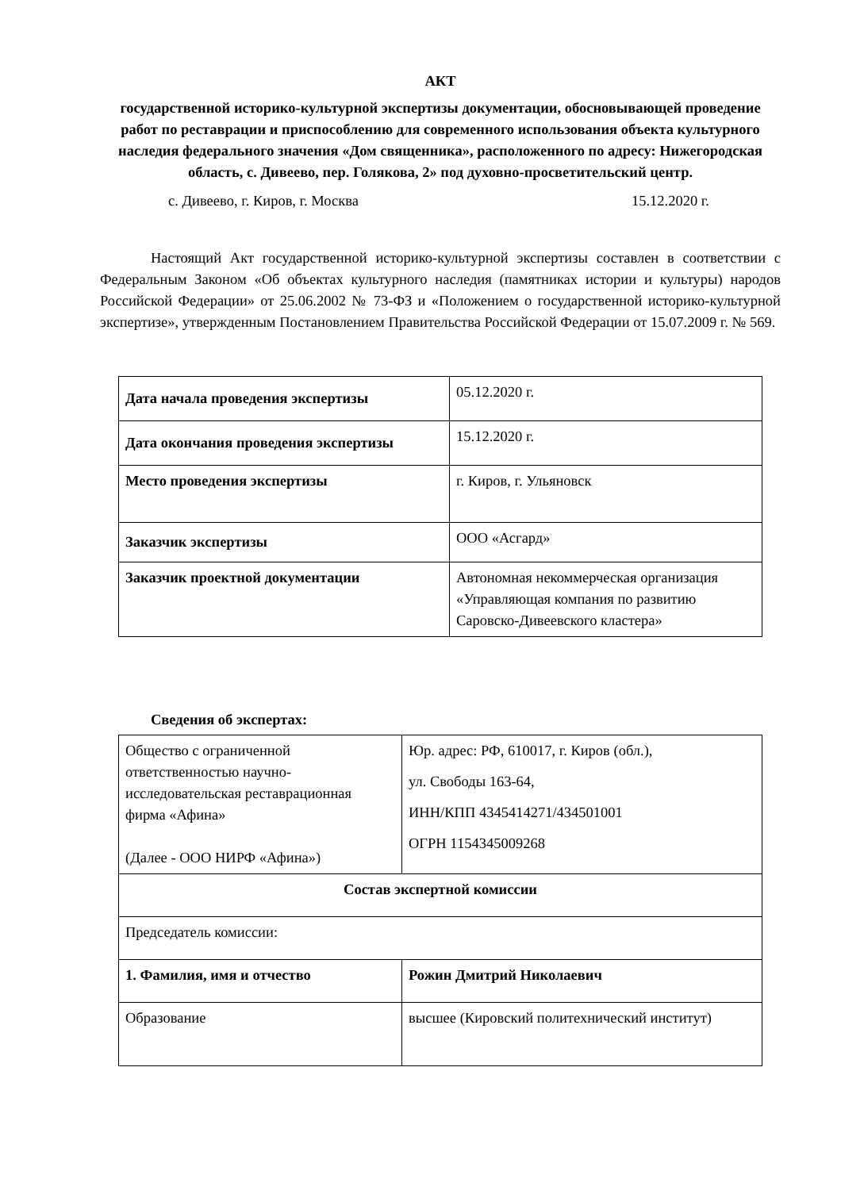АКТ
государственной историко-культурной экспертизы документации, обосновывающей проведение работ по реставрации и приспособлению для современного использования объекта культурного наследия федерального значения «Дом священника», расположенного по адресу: Нижегородская область, с. Дивеево, пер. Голякова, 2» под духовно-просветительский центр.
с. Дивеево, г. Киров, г. Москва 15.12.2020 г.
Настоящий Акт государственной историко-культурной экспертизы составлен в соответствии с Федеральным Законом «Об объектах культурного наследия (памятниках истории и культуры) народов Российской Федерации» от 25.06.2002 № 73-ФЗ и «Положением о государственной историко-культурной экспертизе», утвержденным Постановлением Правительства Российской Федерации от 15.07.2009 г. № 569.
| Дата начала проведения экспертизы | 05.12.2020 г. |
| Дата окончания проведения экспертизы | 15.12.2020 г. |
| Место проведения экспертизы | г. Киров, г. Ульяновск |
| Заказчик экспертизы | ООО «Асгард» |
| Заказчик проектной документации | Автономная некоммерческая организация «Управляющая компания по развитию Саровско-Дивеевского кластера» |
Сведения об экспертах:
| Общество с ограниченной ответственностью научно-исследовательская реставрационная фирма «Афина» (Далее - ООО НИРФ «Афина») | Юр. адрес: РФ, 610017, г. Киров (обл.), ул. Свободы 163-64, ИНН/КПП 4345414271/434501001 ОГРН 1154345009268 |
| Состав экспертной комиссии | |
| Председатель комиссии: | |
| 1. Фамилия, имя и отчество | Рожин Дмитрий Николаевич |
| Образование | высшее (Кировский политехнический институт) |